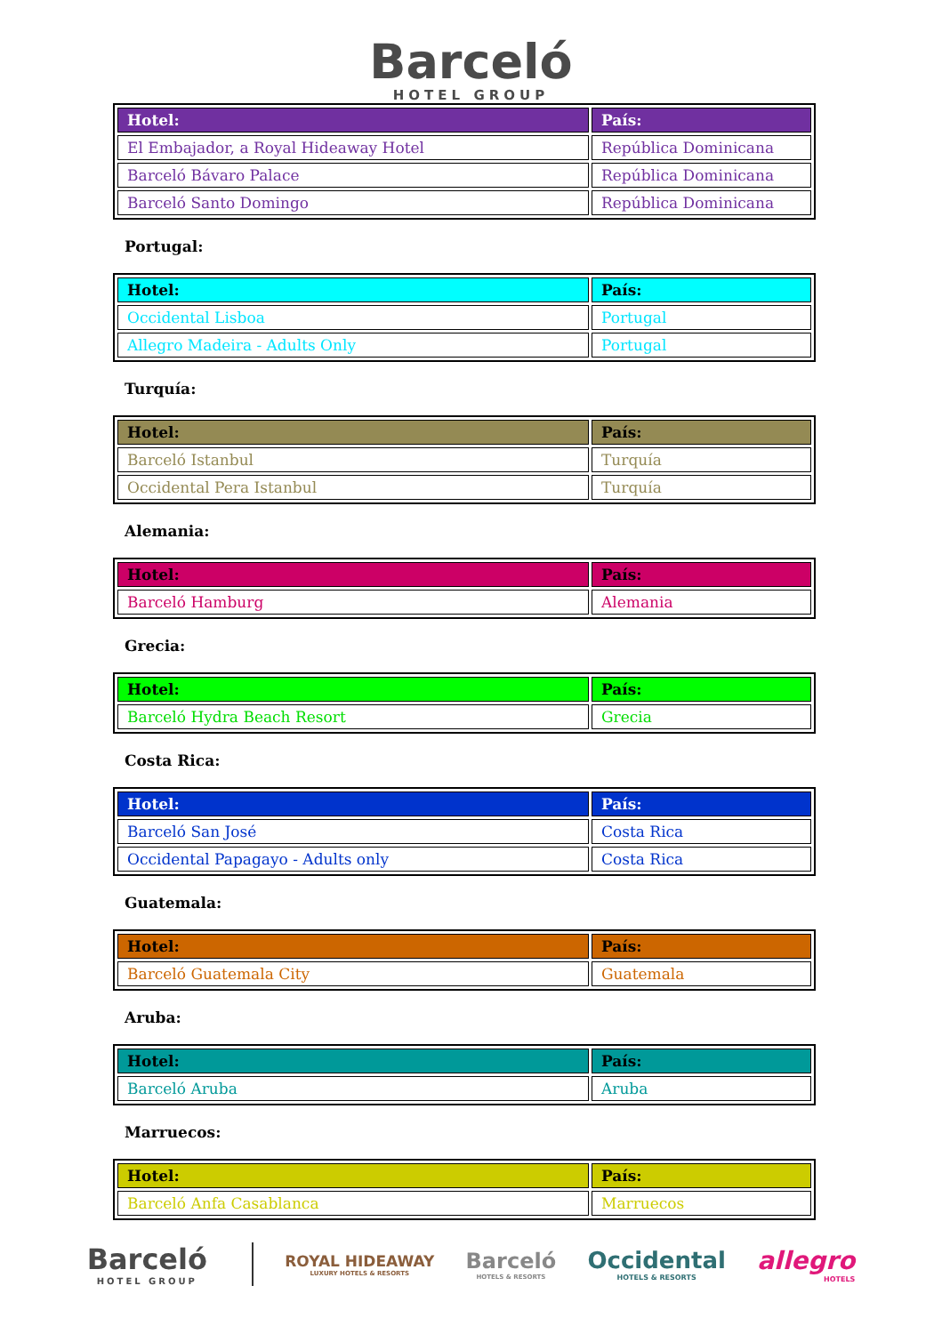Barceló
HOTEL GROUP
| Hotel: | País: |
| --- | --- |
| El Embajador, a Royal Hideaway Hotel | República Dominicana |
| Barceló Bávaro Palace | República Dominicana |
| Barceló Santo Domingo | República Dominicana |
Portugal:
| Hotel: | País: |
| --- | --- |
| Occidental Lisboa | Portugal |
| Allegro Madeira - Adults Only | Portugal |
Turquía:
| Hotel: | País: |
| --- | --- |
| Barceló Istanbul | Turquía |
| Occidental Pera Istanbul | Turquía |
Alemania:
| Hotel: | País: |
| --- | --- |
| Barceló Hamburg | Alemania |
Grecia:
| Hotel: | País: |
| --- | --- |
| Barceló Hydra Beach Resort | Grecia |
Costa Rica:
| Hotel: | País: |
| --- | --- |
| Barceló San José | Costa Rica |
| Occidental Papagayo - Adults only | Costa Rica |
Guatemala:
| Hotel: | País: |
| --- | --- |
| Barceló Guatemala City | Guatemala |
Aruba:
| Hotel: | País: |
| --- | --- |
| Barceló Aruba | Aruba |
Marruecos:
| Hotel: | País: |
| --- | --- |
| Barceló Anfa Casablanca | Marruecos |
Barceló
HOTEL GROUP
ROYAL HIDEAWAY
LUXURY HOTELS & RESORTS
Barceló
HOTELS & RESORTS
Occidental
HOTELS & RESORTS
allegro
HOTELS